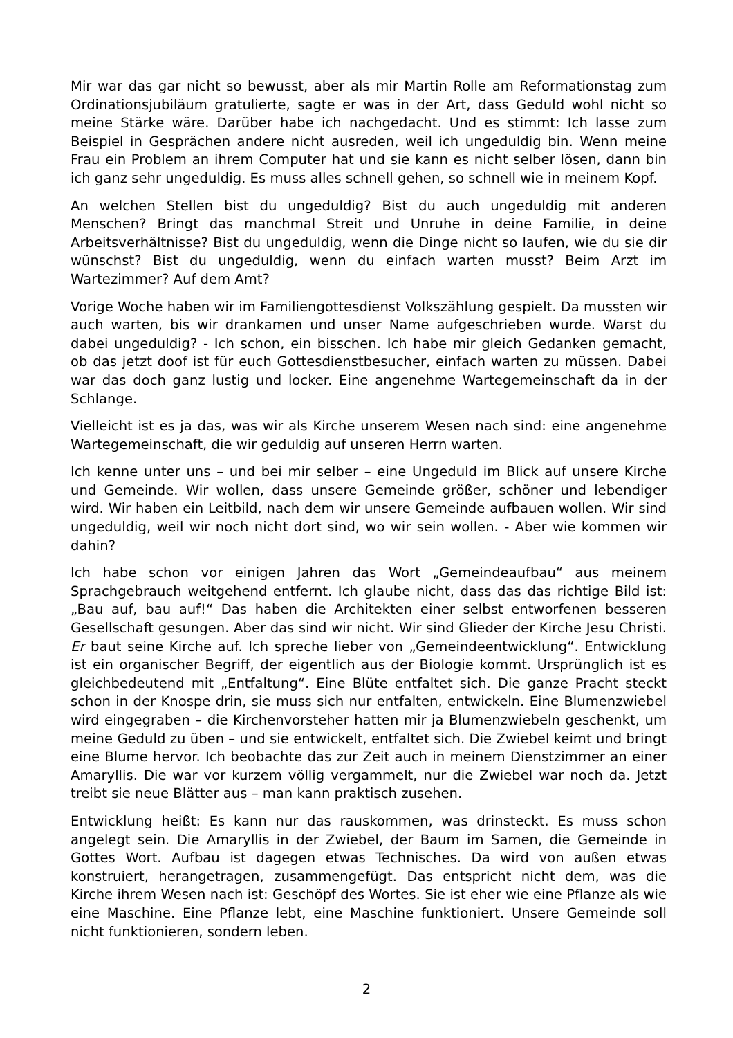Mir war das gar nicht so bewusst, aber als mir Martin Rolle am Reformationstag zum Ordinationsjubiläum gratulierte, sagte er was in der Art, dass Geduld wohl nicht so meine Stärke wäre. Darüber habe ich nachgedacht. Und es stimmt: Ich lasse zum Beispiel in Gesprächen andere nicht ausreden, weil ich ungeduldig bin. Wenn meine Frau ein Problem an ihrem Computer hat und sie kann es nicht selber lösen, dann bin ich ganz sehr ungeduldig. Es muss alles schnell gehen, so schnell wie in meinem Kopf.
An welchen Stellen bist du ungeduldig? Bist du auch ungeduldig mit anderen Menschen? Bringt das manchmal Streit und Unruhe in deine Familie, in deine Arbeitsverhältnisse? Bist du ungeduldig, wenn die Dinge nicht so laufen, wie du sie dir wünschst? Bist du ungeduldig, wenn du einfach warten musst? Beim Arzt im Wartezimmer? Auf dem Amt?
Vorige Woche haben wir im Familiengottesdienst Volkszählung gespielt. Da mussten wir auch warten, bis wir drankamen und unser Name aufgeschrieben wurde. Warst du dabei ungeduldig? - Ich schon, ein bisschen. Ich habe mir gleich Gedanken gemacht, ob das jetzt doof ist für euch Gottesdienstbesucher, einfach warten zu müssen. Dabei war das doch ganz lustig und locker. Eine angenehme Wartegemeinschaft da in der Schlange.
Vielleicht ist es ja das, was wir als Kirche unserem Wesen nach sind: eine angenehme Wartegemeinschaft, die wir geduldig auf unseren Herrn warten.
Ich kenne unter uns – und bei mir selber – eine Ungeduld im Blick auf unsere Kirche und Gemeinde. Wir wollen, dass unsere Gemeinde größer, schöner und lebendiger wird. Wir haben ein Leitbild, nach dem wir unsere Gemeinde aufbauen wollen. Wir sind ungeduldig, weil wir noch nicht dort sind, wo wir sein wollen. - Aber wie kommen wir dahin?
Ich habe schon vor einigen Jahren das Wort „Gemeindeaufbau“ aus meinem Sprachgebrauch weitgehend entfernt. Ich glaube nicht, dass das das richtige Bild ist: „Bau auf, bau auf!“ Das haben die Architekten einer selbst entworfenen besseren Gesellschaft gesungen. Aber das sind wir nicht. Wir sind Glieder der Kirche Jesu Christi. Er baut seine Kirche auf. Ich spreche lieber von „Gemeindeentwicklung“. Entwicklung ist ein organischer Begriff, der eigentlich aus der Biologie kommt. Ursprünglich ist es gleichbedeutend mit „Entfaltung“. Eine Blüte entfaltet sich. Die ganze Pracht steckt schon in der Knospe drin, sie muss sich nur entfalten, entwickeln. Eine Blumenzwiebel wird eingegraben – die Kirchenvorsteher hatten mir ja Blumenzwiebeln geschenkt, um meine Geduld zu üben – und sie entwickelt, entfaltet sich. Die Zwiebel keimt und bringt eine Blume hervor. Ich beobachte das zur Zeit auch in meinem Dienstzimmer an einer Amaryllis. Die war vor kurzem völlig vergammelt, nur die Zwiebel war noch da. Jetzt treibt sie neue Blätter aus – man kann praktisch zusehen.
Entwicklung heißt: Es kann nur das rauskommen, was drinsteckt. Es muss schon angelegt sein. Die Amaryllis in der Zwiebel, der Baum im Samen, die Gemeinde in Gottes Wort. Aufbau ist dagegen etwas Technisches. Da wird von außen etwas konstruiert, herangetragen, zusammengefügt. Das entspricht nicht dem, was die Kirche ihrem Wesen nach ist: Geschöpf des Wortes. Sie ist eher wie eine Pflanze als wie eine Maschine. Eine Pflanze lebt, eine Maschine funktioniert. Unsere Gemeinde soll nicht funktionieren, sondern leben.
2